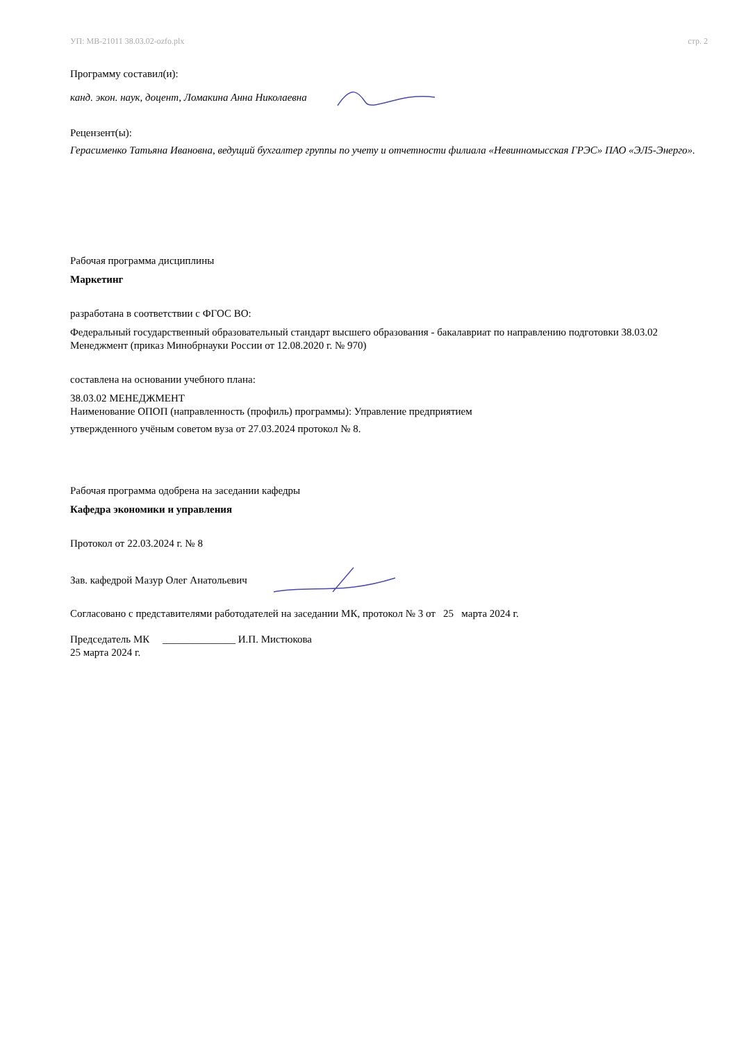УП: МВ-21011 38.03.02-ozfo.plx стр. 2
Программу составил(и):
канд. экон. наук, доцент, Ломакина Анна Николаевна
Рецензент(ы):
Герасименко Татьяна Ивановна, ведущий бухгалтер группы по учету и отчетности филиала «Невинномысская ГРЭС» ПАО «ЭЛ5-Энерго».
Рабочая программа дисциплины
Маркетинг
разработана в соответствии с ФГОС ВО:
Федеральный государственный образовательный стандарт высшего образования - бакалавриат по направлению подготовки 38.03.02 Менеджмент (приказ Минобрнауки России от 12.08.2020 г. № 970)
составлена на основании учебного плана:
38.03.02 МЕНЕДЖМЕНТ
Наименование ОПОП (направленность (профиль) программы): Управление предприятием
утвержденного учёным советом вуза от 27.03.2024 протокол № 8.
Рабочая программа одобрена на заседании кафедры
Кафедра экономики и управления
Протокол от 22.03.2024 г. № 8
Зав. кафедрой Мазур Олег Анатольевич
Согласовано с представителями работодателей на заседании МК, протокол № 3 от 25 марта 2024 г.
Председатель МК ______________ И.П. Мистюкова
25 марта 2024 г.